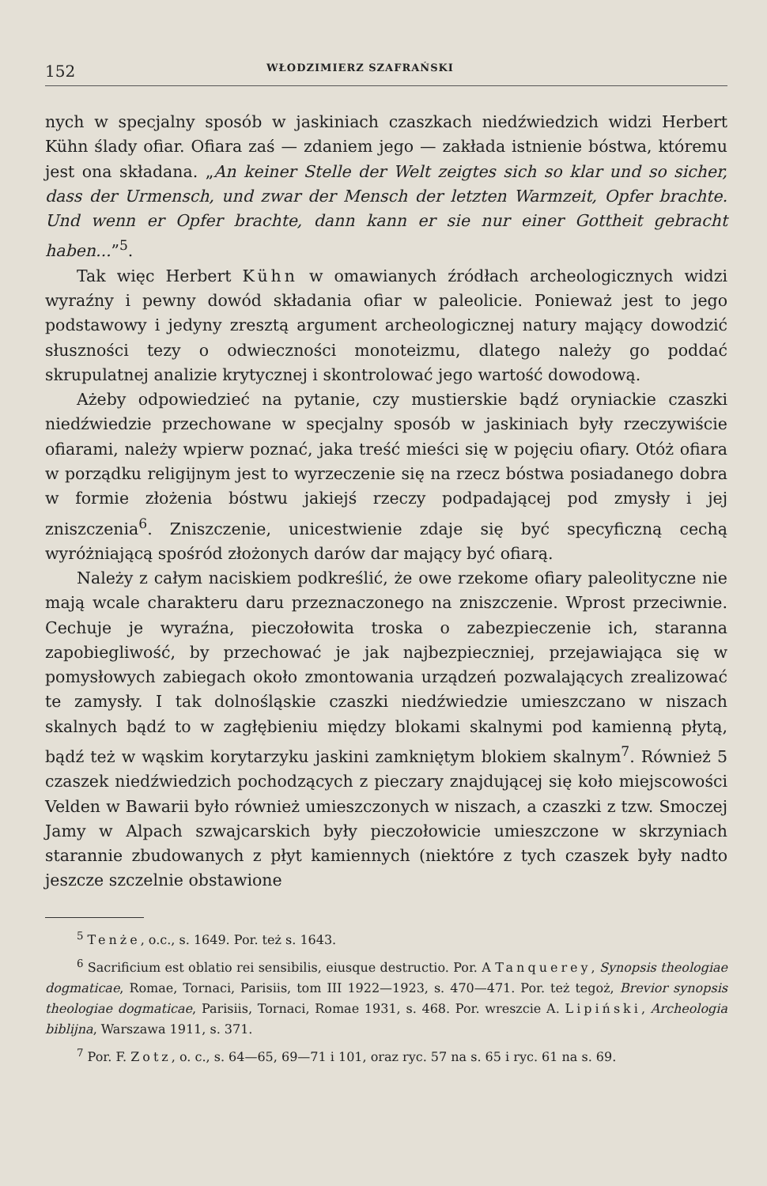152 WŁODZIMIERZ SZAFRAŃSKI
nych w specjalny sposób w jaskiniach czaszkach niedźwiedzich widzi Herbert Kühn ślady ofiar. Ofiara zaś — zdaniem jego — zakłada istnienie bóstwa, któremu jest ona składana. „An keiner Stelle der Welt zeigtes sich so klar und so sicher, dass der Urmensch, und zwar der Mensch der letzten Warmzeit, Opfer brachte. Und wenn er Opfer brachte, dann kann er sie nur einer Gottheit gebracht haben...”<sup>5</sup>.
Tak więc Herbert Kühn w omawianych źródłach archeologicznych widzi wyraźny i pewny dowód składania ofiar w paleolicie. Ponieważ jest to jego podstawowy i jedyny zresztą argument archeologicznej natury mający dowodzić słuszności tezy o odwieczności monoteizmu, dlatego należy go poddać skrupulatnej analizie krytycznej i skontrolować jego wartość dowodową.
Ażeby odpowiedzieć na pytanie, czy mustierskie bądź oryniackie czaszki niedźwiedzie przechowane w specjalny sposób w jaskiniach były rzeczywiście ofiarami, należy wpierw poznać, jaka treść mieści się w pojęciu ofiary. Otóż ofiara w porządku religijnym jest to wyrzeczenie się na rzecz bóstwa posiadanego dobra w formie złożenia bóstwu jakiejś rzeczy podpadającej pod zmysły i jej zniszczenia<sup>6</sup>. Zniszczenie, unicestwienie zdaje się być specyficzną cechą wyróżniającą spośród złożonych darów dar mający być ofiarą.
Należy z całym naciskiem podkreślić, że owe rzekome ofiary paleolityczne nie mają wcale charakteru daru przeznaczonego na zniszczenie. Wprost przeciwnie. Cechuje je wyraźna, pieczołowita troska o zabezpieczenie ich, staranna zapobiegliwość, by przechować je jak najbezpieczniej, przejawiająca się w pomysłowych zabiegach około zmontowania urządzeń pozwalających zrealizować te zamysły. I tak dolnośląskie czaszki niedźwiedzie umieszczano w niszach skalnych bądź to w zagłębieniu między blokami skalnymi pod kamienną płytą, bądź też w wąskim korytarzyku jaskini zamkniętym blokiem skalnym<sup>7</sup>. Również 5 czaszek niedźwiedzich pochodzących z pieczary znajdującej się koło miejscowości Velden w Bawarii było również umieszczonych w niszach, a czaszki z tzw. Smoczej Jamy w Alpach szwajcarskich były pieczołowicie umieszczone w skrzyniach starannie zbudowanych z płyt kamiennych (niektóre z tych czaszek były nadto jeszcze szczelnie obstawione
<sup>5</sup> Tenże, o.c., s. 1649. Por. też s. 1643.
<sup>6</sup> Sacrificium est oblatio rei sensibilis, eiusque destructio. Por. A Tanquerey, Synopsis theologiae dogmaticae, Romae, Tornaci, Parisiis, tom III 1922—1923, s. 470—471. Por. też tegoż, Brevior synopsis theologiae dogmaticae, Parisiis, Tornaci, Romae 1931, s. 468. Por. wreszcie A. Lipiński, Archeologia biblijna, Warszawa 1911, s. 371.
<sup>7</sup> Por. F. Zotz, o. c., s. 64—65, 69—71 i 101, oraz ryc. 57 na s. 65 i ryc. 61 na s. 69.